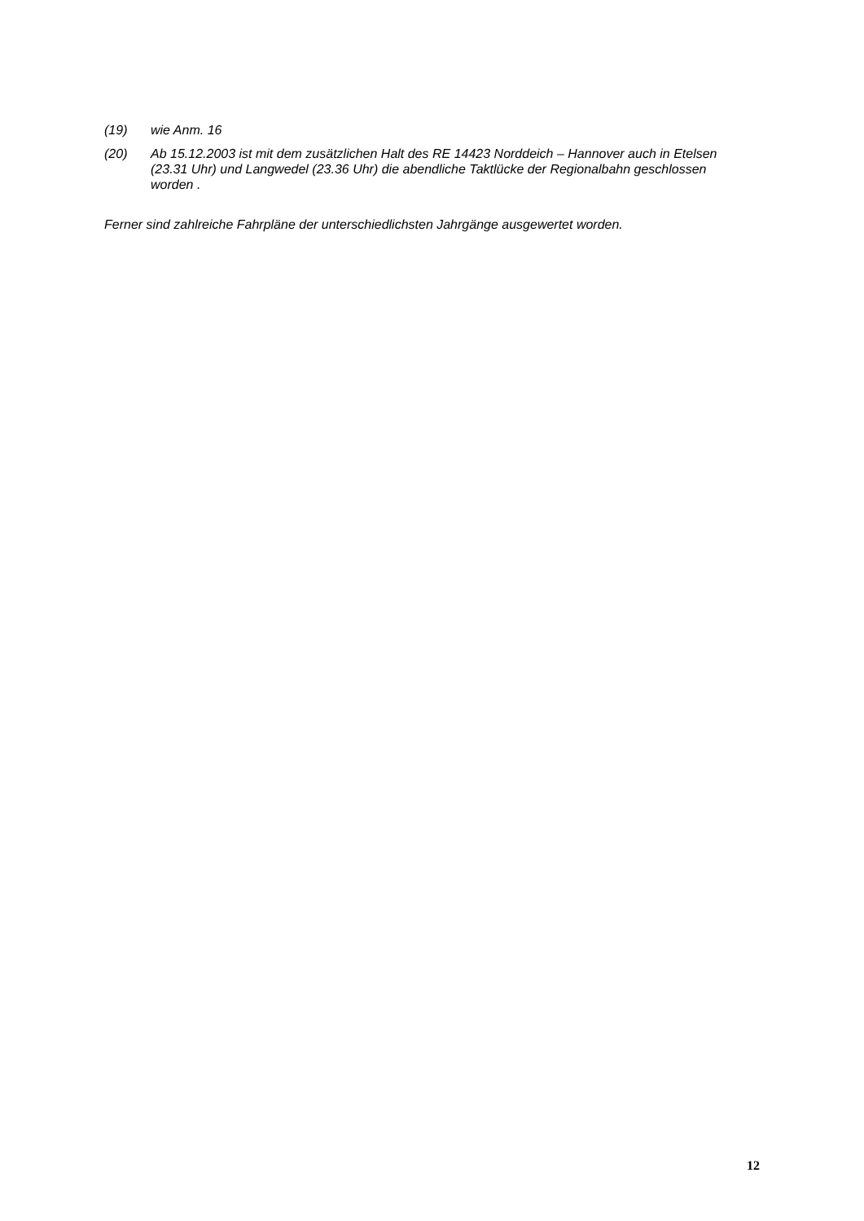(19) wie Anm. 16
(20) Ab 15.12.2003 ist mit dem zusätzlichen Halt des RE 14423 Norddeich – Hannover auch in Etelsen (23.31 Uhr) und Langwedel (23.36 Uhr) die abendliche Taktlücke der Regionalbahn geschlossen worden .
Ferner sind zahlreiche Fahrpläne der unterschiedlichsten Jahrgänge ausgewertet worden.
12